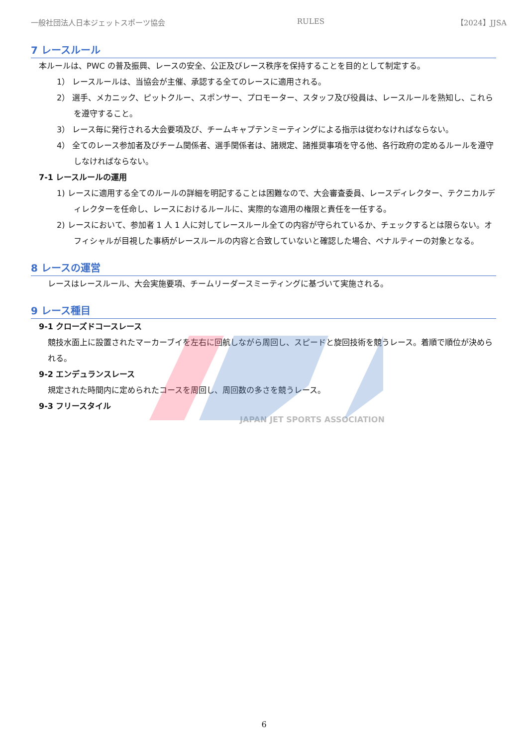一般社団法人日本ジェットスポーツ協会 RULES 【2024】JJSA
7 レースルール
本ルールは、PWC の普及振興、レースの安全、公正及びレース秩序を保持することを目的として制定する。
1） レースルールは、当協会が主催、承認する全てのレースに適用される。
2） 選手、メカニック、ピットクルー、スポンサー、プロモーター、スタッフ及び役員は、レースルールを熟知し、これらを遵守すること。
3） レース毎に発行される大会要項及び、チームキャプテンミーティングによる指示は従わなければならない。
4） 全てのレース参加者及びチーム関係者、選手関係者は、諸規定、諸推奨事項を守る他、各行政府の定めるルールを遵守しなければならない。
7-1 レースルールの運用
1) レースに適用する全てのルールの詳細を明記することは困難なので、大会審査委員、レースディレクター、テクニカルディレクターを任命し、レースにおけるルールに、実際的な適用の権限と責任を一任する。
2) レースにおいて、参加者 1 人 1 人に対してレースルール全ての内容が守られているか、チェックするとは限らない。オフィシャルが目視した事柄がレースルールの内容と合致していないと確認した場合、ペナルティーの対象となる。
8 レースの運営
レースはレースルール、大会実施要項、チームリーダースミーティングに基づいて実施される。
9 レース種目
9-1 クローズドコースレース
競技水面上に設置されたマーカーブイを左右に回航しながら周回し、スピードと旋回技術を競うレース。着順で順位が決められる。
9-2 エンデュランスレース
規定された時間内に定められたコースを周回し、周回数の多さを競うレース。
9-3 フリースタイル
JAPAN JET SPORTS ASSOCIATION
6